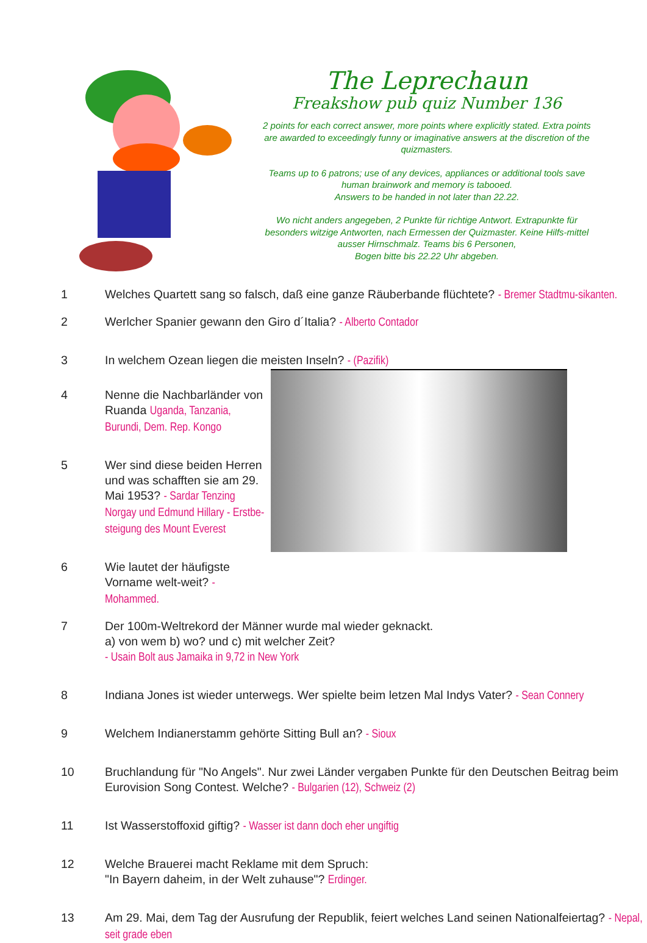The Leprechaun
Freakshow pub quiz Number 136
2 points for each correct answer, more points where explicitly stated. Extra points are awarded to exceedingly funny or imaginative answers at the discretion of the quizmasters.
Teams up to 6 patrons; use of any devices, appliances or additional tools save human brainwork and memory is tabooed.
Answers to be handed in not later than 22.22.
Wo nicht anders angegeben, 2 Punkte für richtige Antwort. Extrapunkte für besonders witzige Antworten, nach Ermessen der Quizmaster. Keine Hilfs-mittel ausser Hirnschmalz. Teams bis 6 Personen,
Bogen bitte bis 22.22 Uhr abgeben.
1 Welches Quartett sang so falsch, daß eine ganze Räuberbande flüchtete? - Bremer Stadtmu-sikanten.
2 Werlcher Spanier gewann den Giro d´Italia? - Alberto Contador
3 In welchem Ozean liegen die meisten Inseln? - (Pazifik)
4 Nenne die Nachbarländer von Ruanda Uganda, Tanzania, Burundi, Dem. Rep. Kongo
5 Wer sind diese beiden Herren und was schafften sie am 29. Mai 1953? - Sardar Tenzing Norgay und Edmund Hillary - Erstbe-steigung des Mount Everest
6 Wie lautet der häufigste Vorname welt-weit? - Mohammed.
7 Der 100m-Weltrekord der Männer wurde mal wieder geknackt.
a) von wem b) wo? und c) mit welcher Zeit?
- Usain Bolt aus Jamaika in 9,72 in New York
8 Indiana Jones ist wieder unterwegs. Wer spielte beim letzen Mal Indys Vater? - Sean Connery
9 Welchem Indianerstamm gehörte Sitting Bull an? - Sioux
10 Bruchlandung für "No Angels". Nur zwei Länder vergaben Punkte für den Deutschen Beitrag beim Eurovision Song Contest. Welche? - Bulgarien (12), Schweiz (2)
11 Ist Wasserstoffoxid giftig? - Wasser ist dann doch eher ungiftig
12 Welche Brauerei macht Reklame mit dem Spruch:
"In Bayern daheim, in der Welt zuhause"? Erdinger.
13 Am 29. Mai, dem Tag der Ausrufung der Republik, feiert welches Land seinen Nationalfeiertag? - Nepal, seit grade eben